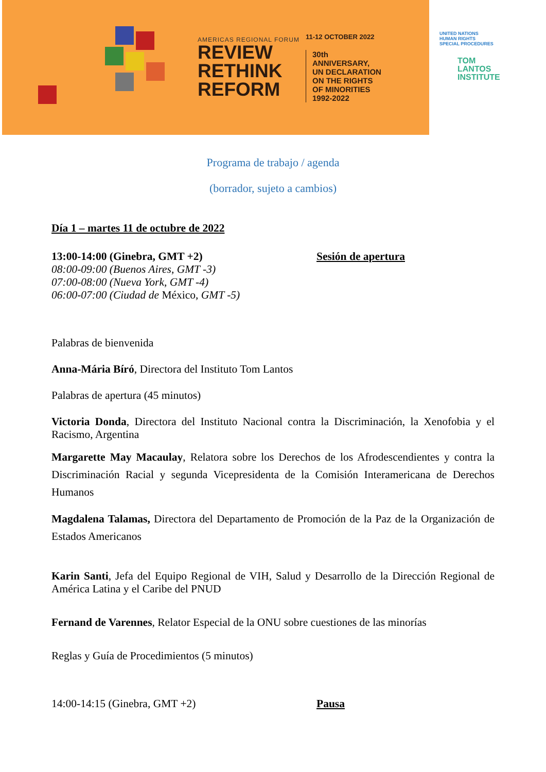AMERICAS REGIONAL FORUM
REVIEW
RETHINK
REFORM
11-12 OCTOBER 2022
30th
ANNIVERSARY,
UN DECLARATION
ON THE RIGHTS
OF MINORITIES
1992-2022
UNITED NATIONS
HUMAN RIGHTS
SPECIAL PROCEDURES
TOM
LANTOS
INSTITUTE
Programa de trabajo / agenda
(borrador, sujeto a cambios)
Día 1 – martes 11 de octubre de 2022
13:00-14:00 (Ginebra, GMT +2)
08:00-09:00 (Buenos Aires, GMT -3)
07:00-08:00 (Nueva York, GMT -4)
06:00-07:00 (Ciudad de México, GMT -5)
Sesión de apertura
Palabras de bienvenida
Anna-Mária Bíró, Directora del Instituto Tom Lantos
Palabras de apertura (45 minutos)
Victoria Donda, Directora del Instituto Nacional contra la Discriminación, la Xenofobia y el Racismo, Argentina
Margarette May Macaulay, Relatora sobre los Derechos de los Afrodescendientes y contra la Discriminación Racial y segunda Vicepresidenta de la Comisión Interamericana de Derechos Humanos
Magdalena Talamas, Directora del Departamento de Promoción de la Paz de la Organización de Estados Americanos
Karin Santi, Jefa del Equipo Regional de VIH, Salud y Desarrollo de la Dirección Regional de América Latina y el Caribe del PNUD
Fernand de Varennes, Relator Especial de la ONU sobre cuestiones de las minorías
Reglas y Guía de Procedimientos (5 minutos)
14:00-14:15 (Ginebra, GMT +2) Pausa